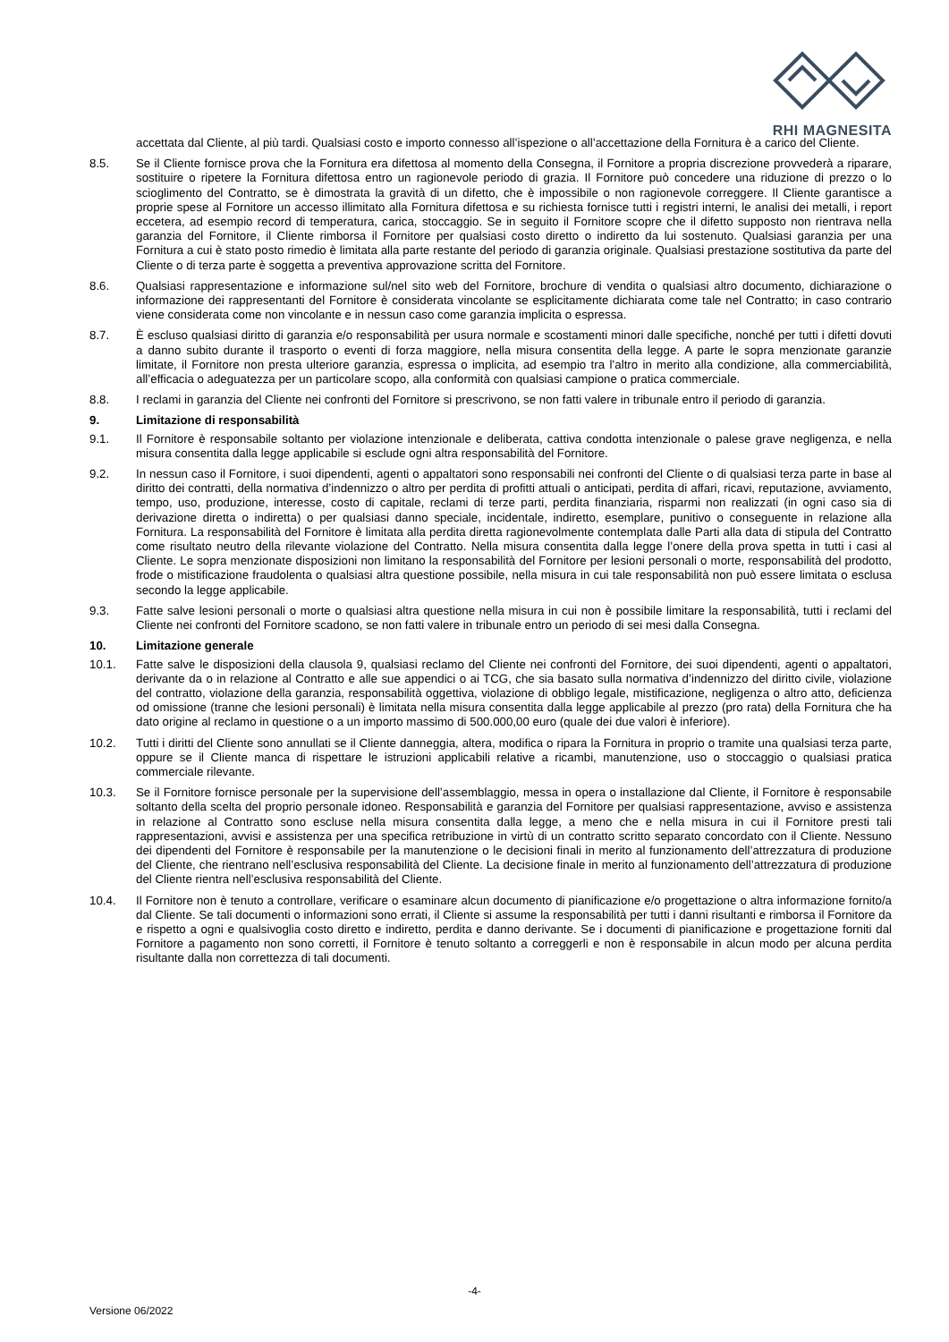RHI MAGNESITA
accettata dal Cliente, al più tardi. Qualsiasi costo e importo connesso all’ispezione o all’accettazione della Fornitura è a carico del Cliente.
8.5. Se il Cliente fornisce prova che la Fornitura era difettosa al momento della Consegna, il Fornitore a propria discrezione provvederà a riparare, sostituire o ripetere la Fornitura difettosa entro un ragionevole periodo di grazia. Il Fornitore può concedere una riduzione di prezzo o lo scioglimento del Contratto, se è dimostrata la gravità di un difetto, che è impossibile o non ragionevole correggere. Il Cliente garantisce a proprie spese al Fornitore un accesso illimitato alla Fornitura difettosa e su richiesta fornisce tutti i registri interni, le analisi dei metalli, i report eccetera, ad esempio record di temperatura, carica, stoccaggio. Se in seguito il Fornitore scopre che il difetto supposto non rientrava nella garanzia del Fornitore, il Cliente rimborsa il Fornitore per qualsiasi costo diretto o indiretto da lui sostenuto. Qualsiasi garanzia per una Fornitura a cui è stato posto rimedio è limitata alla parte restante del periodo di garanzia originale. Qualsiasi prestazione sostitutiva da parte del Cliente o di terza parte è soggetta a preventiva approvazione scritta del Fornitore.
8.6. Qualsiasi rappresentazione e informazione sul/nel sito web del Fornitore, brochure di vendita o qualsiasi altro documento, dichiarazione o informazione dei rappresentanti del Fornitore è considerata vincolante se esplicitamente dichiarata come tale nel Contratto; in caso contrario viene considerata come non vincolante e in nessun caso come garanzia implicita o espressa.
8.7. È escluso qualsiasi diritto di garanzia e/o responsabilità per usura normale e scostamenti minori dalle specifiche, nonché per tutti i difetti dovuti a danno subito durante il trasporto o eventi di forza maggiore, nella misura consentita della legge. A parte le sopra menzionate garanzie limitate, il Fornitore non presta ulteriore garanzia, espressa o implicita, ad esempio tra l’altro in merito alla condizione, alla commerciabilità, all’efficacia o adeguatezza per un particolare scopo, alla conformità con qualsiasi campione o pratica commerciale.
8.8. I reclami in garanzia del Cliente nei confronti del Fornitore si prescrivono, se non fatti valere in tribunale entro il periodo di garanzia.
9. Limitazione di responsabilità
9.1. Il Fornitore è responsabile soltanto per violazione intenzionale e deliberata, cattiva condotta intenzionale o palese grave negligenza, e nella misura consentita dalla legge applicabile si esclude ogni altra responsabilità del Fornitore.
9.2. In nessun caso il Fornitore, i suoi dipendenti, agenti o appaltatori sono responsabili nei confronti del Cliente o di qualsiasi terza parte in base al diritto dei contratti, della normativa d’indennizzo o altro per perdita di profitti attuali o anticipati, perdita di affari, ricavi, reputazione, avviamento, tempo, uso, produzione, interesse, costo di capitale, reclami di terze parti, perdita finanziaria, risparmi non realizzati (in ogni caso sia di derivazione diretta o indiretta) o per qualsiasi danno speciale, incidentale, indiretto, esemplare, punitivo o conseguente in relazione alla Fornitura. La responsabilità del Fornitore è limitata alla perdita diretta ragionevolmente contemplata dalle Parti alla data di stipula del Contratto come risultato neutro della rilevante violazione del Contratto. Nella misura consentita dalla legge l’onere della prova spetta in tutti i casi al Cliente. Le sopra menzionate disposizioni non limitano la responsabilità del Fornitore per lesioni personali o morte, responsabilità del prodotto, frode o mistificazione fraudolenta o qualsiasi altra questione possibile, nella misura in cui tale responsabilità non può essere limitata o esclusa secondo la legge applicabile.
9.3. Fatte salve lesioni personali o morte o qualsiasi altra questione nella misura in cui non è possibile limitare la responsabilità, tutti i reclami del Cliente nei confronti del Fornitore scadono, se non fatti valere in tribunale entro un periodo di sei mesi dalla Consegna.
10. Limitazione generale
10.1. Fatte salve le disposizioni della clausola 9, qualsiasi reclamo del Cliente nei confronti del Fornitore, dei suoi dipendenti, agenti o appaltatori, derivante da o in relazione al Contratto e alle sue appendici o ai TCG, che sia basato sulla normativa d’indennizzo del diritto civile, violazione del contratto, violazione della garanzia, responsabilità oggettiva, violazione di obbligo legale, mistificazione, negligenza o altro atto, deficienza od omissione (tranne che lesioni personali) è limitata nella misura consentita dalla legge applicabile al prezzo (pro rata) della Fornitura che ha dato origine al reclamo in questione o a un importo massimo di 500.000,00 euro (quale dei due valori è inferiore).
10.2. Tutti i diritti del Cliente sono annullati se il Cliente danneggia, altera, modifica o ripara la Fornitura in proprio o tramite una qualsiasi terza parte, oppure se il Cliente manca di rispettare le istruzioni applicabili relative a ricambi, manutenzione, uso o stoccaggio o qualsiasi pratica commerciale rilevante.
10.3. Se il Fornitore fornisce personale per la supervisione dell’assemblaggio, messa in opera o installazione dal Cliente, il Fornitore è responsabile soltanto della scelta del proprio personale idoneo. Responsabilità e garanzia del Fornitore per qualsiasi rappresentazione, avviso e assistenza in relazione al Contratto sono escluse nella misura consentita dalla legge, a meno che e nella misura in cui il Fornitore presti tali rappresentazioni, avvisi e assistenza per una specifica retribuzione in virtù di un contratto scritto separato concordato con il Cliente. Nessuno dei dipendenti del Fornitore è responsabile per la manutenzione o le decisioni finali in merito al funzionamento dell’attrezzatura di produzione del Cliente, che rientrano nell’esclusiva responsabilità del Cliente. La decisione finale in merito al funzionamento dell’attrezzatura di produzione del Cliente rientra nell’esclusiva responsabilità del Cliente.
10.4. Il Fornitore non è tenuto a controllare, verificare o esaminare alcun documento di pianificazione e/o progettazione o altra informazione fornito/a dal Cliente. Se tali documenti o informazioni sono errati, il Cliente si assume la responsabilità per tutti i danni risultanti e rimborsa il Fornitore da e rispetto a ogni e qualsivoglia costo diretto e indiretto, perdita e danno derivante. Se i documenti di pianificazione e progettazione forniti dal Fornitore a pagamento non sono corretti, il Fornitore è tenuto soltanto a correggerli e non è responsabile in alcun modo per alcuna perdita risultante dalla non correttezza di tali documenti.
-4-
Versione 06/2022